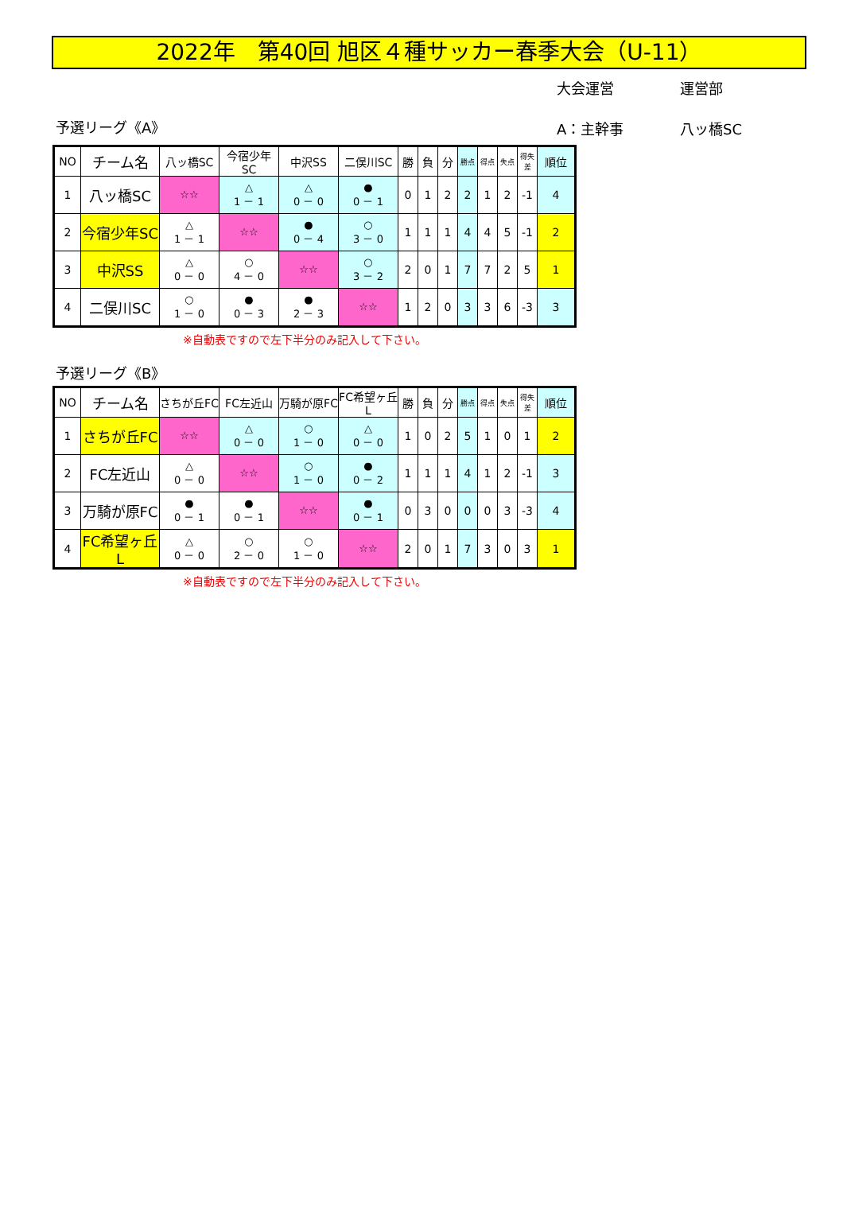2022年　第40回 旭区４種サッカー春季大会（U-11）
大会運営 運営部
予選リーグ《A》
A：主幹事 八ッ橋SC
| NO | チーム名 | 八ッ橋SC | 今宿少年SC | 中沢SS | 二俣川SC | 勝 | 負 | 分 | 勝点 | 得点 | 失点 | 得失差 | 順位 |
| --- | --- | --- | --- | --- | --- | --- | --- | --- | --- | --- | --- | --- | --- |
| 1 | 八ッ橋SC | ☆☆ | △ 1 － 1 | △ 0 － 0 | ● 0 － 1 | 0 | 1 | 2 | 2 | 1 | 2 | -1 | 4 |
| 2 | 今宿少年SC | △ 1 － 1 | ☆☆ | ● 0 － 4 | ○ 3 － 0 | 1 | 1 | 1 | 4 | 4 | 5 | -1 | 2 |
| 3 | 中沢SS | △ 0 － 0 | ○ 4 － 0 | ☆☆ | ○ 3 － 2 | 2 | 0 | 1 | 7 | 7 | 2 | 5 | 1 |
| 4 | 二俣川SC | ○ 1 － 0 | ● 0 － 3 | ● 2 － 3 | ☆☆ | 1 | 2 | 0 | 3 | 3 | 6 | -3 | 3 |
※自動表ですので左下半分のみ記入して下さい。
予選リーグ《B》
| NO | チーム名 | さちが丘FC | FC左近山 | 万騎が原FC | FC希望ヶ丘L | 勝 | 負 | 分 | 勝点 | 得点 | 失点 | 得失差 | 順位 |
| --- | --- | --- | --- | --- | --- | --- | --- | --- | --- | --- | --- | --- | --- |
| 1 | さちが丘FC | ☆☆ | △ 0 － 0 | ○ 1 － 0 | △ 0 － 0 | 1 | 0 | 2 | 5 | 1 | 0 | 1 | 2 |
| 2 | FC左近山 | △ 0 － 0 | ☆☆ | ○ 1 － 0 | ● 0 － 2 | 1 | 1 | 1 | 4 | 1 | 2 | -1 | 3 |
| 3 | 万騎が原FC | ● 0 － 1 | ● 0 － 1 | ☆☆ | ● 0 － 1 | 0 | 3 | 0 | 0 | 0 | 3 | -3 | 4 |
| 4 | FC希望ヶ丘L | △ 0 － 0 | ○ 2 － 0 | ○ 1 － 0 | ☆☆ | 2 | 0 | 1 | 7 | 3 | 0 | 3 | 1 |
※自動表ですので左下半分のみ記入して下さい。